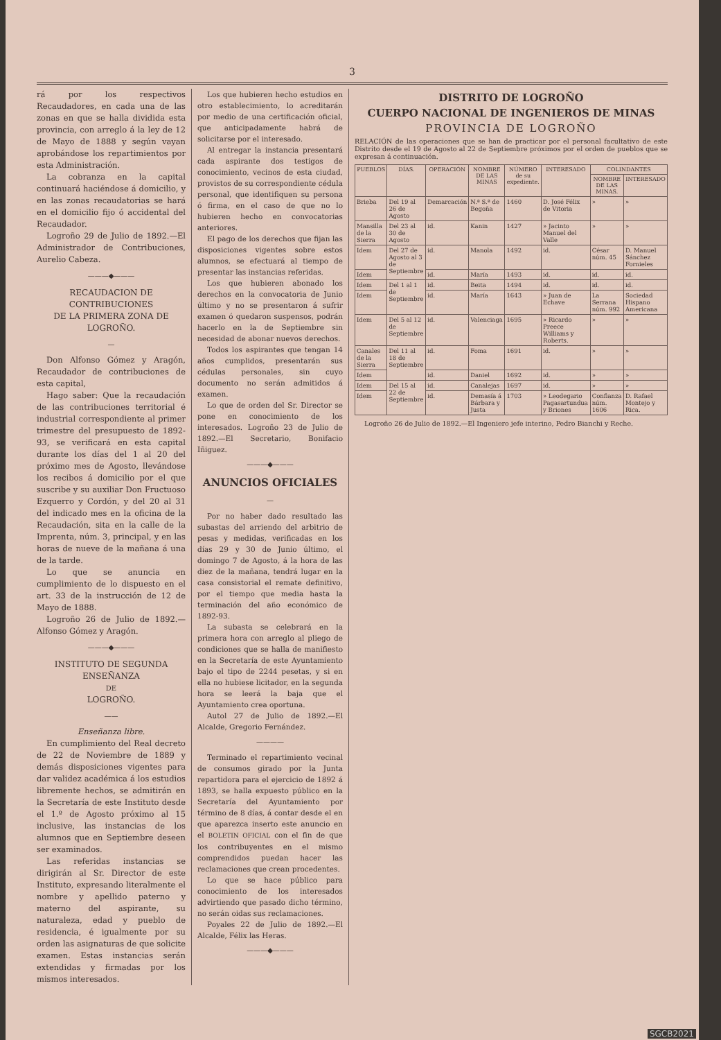3
rá por los respectivos Recaudadores, en cada una de las zonas en que se halla dividida esta provincia, con arreglo á la ley de 12 de Mayo de 1888 y según vayan aprobándose los repartimientos por esta Administración.
La cobranza en la capital continuará haciéndose á domicilio, y en las zonas recaudatorias se hará en el domicilio fijo ó accidental del Recaudador.
Logroño 29 de Julio de 1892.—El Administrador de Contribuciones, Aurelio Cabeza.
———◆———
RECAUDACION DE CONTRIBUCIONES
DE LA PRIMERA ZONA DE
LOGROÑO.
—
Don Alfonso Gómez y Aragón, Recaudador de contribuciones de esta capital,
Hago saber: Que la recaudación de las contribuciones territorial é industrial correspondiente al primer trimestre del presupuesto de 1892-93, se verificará en esta capital durante los días del 1 al 20 del próximo mes de Agosto, llevándose los recibos á domicilio por el que suscribe y su auxiliar Don Fructuoso Ezquerro y Cordón, y del 20 al 31 del indicado mes en la oficina de la Recaudación, sita en la calle de la Imprenta, núm. 3, principal, y en las horas de nueve de la mañana á una de la tarde.
Lo que se anuncia en cumplimiento de lo dispuesto en el art. 33 de la instrucción de 12 de Mayo de 1888.
Logroño 26 de Julio de 1892.—Alfonso Gómez y Aragón.
———◆———
INSTITUTO DE SEGUNDA ENSEÑANZA
DE
LOGROÑO.
——
Enseñanza libre.
En cumplimiento del Real decreto de 22 de Noviembre de 1889 y demás disposiciones vigentes para dar validez académica á los estudios libremente hechos, se admitirán en la Secretaría de este Instituto desde el 1.º de Agosto próximo al 15 inclusive, las instancias de los alumnos que en Septiembre deseen ser examinados.
Las referidas instancias se dirigirán al Sr. Director de este Instituto, expresando literalmente el nombre y apellido paterno y materno del aspirante, su naturaleza, edad y pueblo de residencia, é igualmente por su orden las asignaturas de que solicite examen. Estas instancias serán extendidas y firmadas por los mismos interesados.
Los que hubieren hecho estudios en otro establecimiento, lo acreditarán por medio de una certificación oficial, que anticipadamente habrá de solicitarse por el interesado.
Al entregar la instancia presentará cada aspirante dos testigos de conocimiento, vecinos de esta ciudad, provistos de su correspondiente cédula personal, que identifiquen su persona ó firma, en el caso de que no lo hubieren hecho en convocatorias anteriores.
El pago de los derechos que fijan las disposiciones vigentes sobre estos alumnos, se efectuará al tiempo de presentar las instancias referidas.
Los que hubieren abonado los derechos en la convocatoria de Junio último y no se presentaron á sufrir examen ó quedaron suspensos, podrán hacerlo en la de Septiembre sin necesidad de abonar nuevos derechos.
Todos los aspirantes que tengan 14 años cumplidos, presentarán sus cédulas personales, sin cuyo documento no serán admitidos á examen.
Lo que de orden del Sr. Director se pone en conocimiento de los interesados. Logroño 23 de Julio de 1892.—El Secretario, Bonifacio Iñiguez.
———◆———
ANUNCIOS OFICIALES
—
Por no haber dado resultado las subastas del arriendo del arbitrio de pesas y medidas, verificadas en los días 29 y 30 de Junio último, el domingo 7 de Agosto, á la hora de las diez de la mañana, tendrá lugar en la casa consistorial el remate definitivo, por el tiempo que media hasta la terminación del año económico de 1892-93.
La subasta se celebrará en la primera hora con arreglo al pliego de condiciones que se halla de manifiesto en la Secretaría de este Ayuntamiento bajo el tipo de 2244 pesetas, y si en ella no hubiese licitador, en la segunda hora se leerá la baja que el Ayuntamiento crea oportuna.
Autol 27 de Julio de 1892.—El Alcalde, Gregorio Fernández.
————
Terminado el repartimiento vecinal de consumos girado por la Junta repartidora para el ejercicio de 1892 á 1893, se halla expuesto público en la Secretaría del Ayuntamiento por término de 8 días, á contar desde el en que aparezca inserto este anuncio en el BOLETIN OFICIAL con el fin de que los contribuyentes en el mismo comprendidos puedan hacer las reclamaciones que crean procedentes.
Lo que se hace público para conocimiento de los interesados advirtiendo que pasado dicho término, no serán oidas sus reclamaciones.
Poyales 22 de Julio de 1892.—El Alcalde, Félix las Heras.
———◆———
DISTRITO DE LOGROÑO
CUERPO NACIONAL DE INGENIEROS DE MINAS
PROVINCIA DE LOGROÑO
RELACIÓN de las operaciones que se han de practicar por el personal facultativo de este Distrito desde el 19 de Agosto al 22 de Septiembre próximos por el orden de pueblos que se expresan á continuación.
| PUEBLOS | DÍAS. | OPERACIÓN | NOMBRE DE LAS MINAS | NÚMERO de su expediente. | INTERESADO | COLINDANTES | |
| --- | --- | --- | --- | --- | --- | --- | --- |
| | | | | | | NOMBRE DE LAS MINAS. | INTERESADO |
| Brieba | Del 19 al 26 de Agosto | Demarcación | N.ª S.ª de Begoña | 1460 | D. José Félix de Vitoria | » | » |
| Mansilla de la Sierra | Del 23 al 30 de Agosto | id. | Kanin | 1427 | » Jacinto Manuel del Valle | » | » |
| Idem | Del 27 de Agosto al 3 de Septiembre | id. | Manola | 1492 | id. | César núm. 45 | D. Manuel Sánchez Fornieles |
| Idem | | id. | María | 1493 | id. | id. | id. |
| Idem | Del 1 al 1 de Septiembre | id. | Beita | 1494 | id. | id. | id. |
| Idem | | id. | María | 1643 | » Juan de Echave | La Serrana núm. 992 | Sociedad Hispano Americana |
| Idem | Del 5 al 12 de Septiembre | id. | Valenciaga | 1695 | » Ricardo Preece Williams y Roberts. | » | » |
| Canales de la Sierra | Del 11 al 18 de Septiembre | id. | Foma | 1691 | id. | » | » |
| Idem | | id. | Daniel | 1692 | id. | » | » |
| Idem | Del 15 al 22 de Septiembre | id. | Canalejas | 1697 | id. | » | » |
| Idem | | id. | Demasía á Bárbara y Justa | 1703 | » Leodegario Pagasartundua y Briones | Confianza núm. 1606 | D. Rafael Montejo y Rica. |
Logroño 26 de Julio de 1892.—El Ingeniero jefe interino, Pedro Bianchi y Reche.
SGCB2021